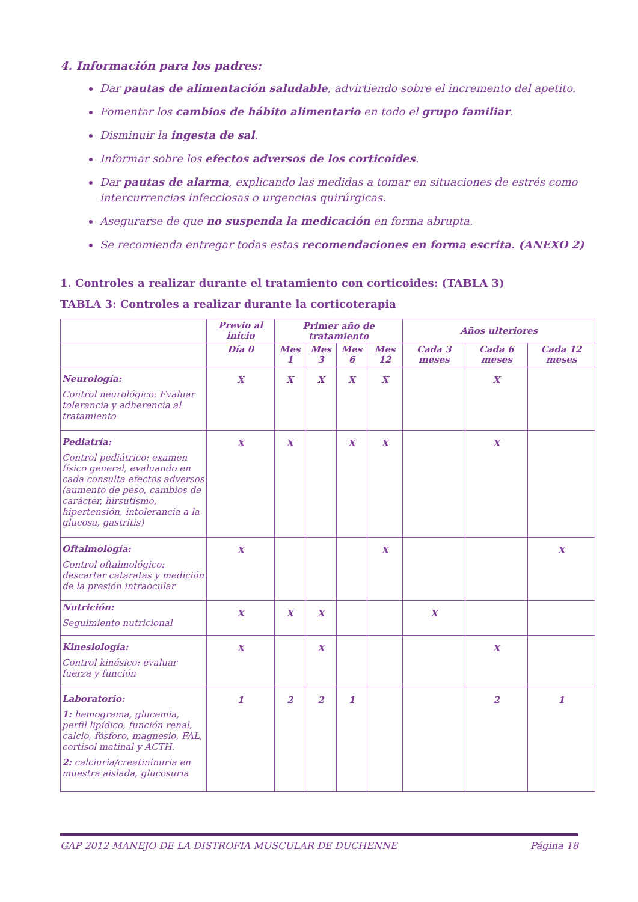4. Información para los padres:
Dar pautas de alimentación saludable, advirtiendo sobre el incremento del apetito.
Fomentar los cambios de hábito alimentario en todo el grupo familiar.
Disminuir la ingesta de sal.
Informar sobre los efectos adversos de los corticoides.
Dar pautas de alarma, explicando las medidas a tomar en situaciones de estrés como intercurrencias infecciosas o urgencias quirúrgicas.
Asegurarse de que no suspenda la medicación en forma abrupta.
Se recomienda entregar todas estas recomendaciones en forma escrita. (ANEXO 2)
1. Controles a realizar durante el tratamiento con corticoides: (TABLA 3)
TABLA 3: Controles a realizar durante la corticoterapia
| | Previo al inicio | Primer año de tratamiento | | | | Años ulteriores | | |
| --- | --- | --- | --- | --- | --- | --- | --- | --- |
| | Día 0 | Mes 1 | Mes 3 | Mes 6 | Mes 12 | Cada 3 meses | Cada 6 meses | Cada 12 meses |
| Neurología: Control neurológico: Evaluar tolerancia y adherencia al tratamiento | X | X | X | X | X | | X | |
| Pediatría: Control pediátrico: examen físico general, evaluando en cada consulta efectos adversos (aumento de peso, cambios de carácter, hirsutismo, hipertensión, intolerancia a la glucosa, gastritis) | X | X | | X | X | | X | |
| Oftalmología: Control oftalmológico: descartar cataratas y medición de la presión intraocular | X | | | | X | | | X |
| Nutrición: Seguimiento nutricional | X | X | X | | | X | | |
| Kinesiología: Control kinésico: evaluar fuerza y función | X | | X | | | | X | |
| Laboratorio: 1: hemograma, glucemia, perfil lipídico, función renal, calcio, fósforo, magnesio, FAL, cortisol matinal y ACTH. 2: calciuria/creatininuria en muestra aislada, glucosuria | 1 | 2 | 2 | 1 | | | 2 | 1 |
GAP 2012 MANEJO DE LA DISTROFIA MUSCULAR DE DUCHENNE Página 18